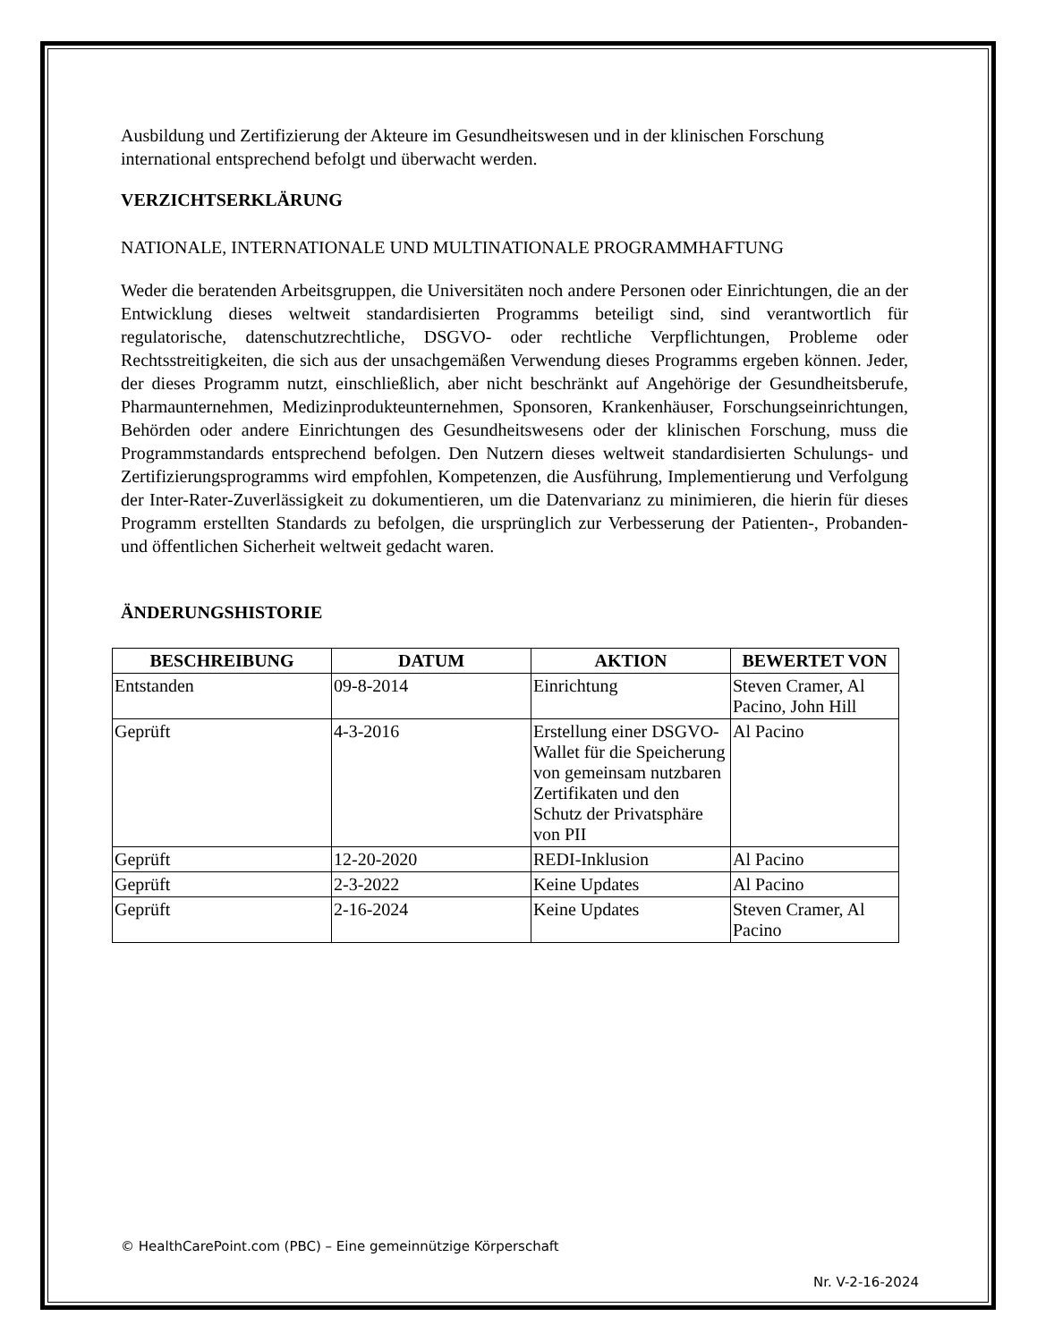Ausbildung und Zertifizierung der Akteure im Gesundheitswesen und in der klinischen Forschung international entsprechend befolgt und überwacht werden.
VERZICHTSERKLÄRUNG
NATIONALE, INTERNATIONALE UND MULTINATIONALE PROGRAMMHAFTUNG
Weder die beratenden Arbeitsgruppen, die Universitäten noch andere Personen oder Einrichtungen, die an der Entwicklung dieses weltweit standardisierten Programms beteiligt sind, sind verantwortlich für regulatorische, datenschutzrechtliche, DSGVO- oder rechtliche Verpflichtungen, Probleme oder Rechtsstreitigkeiten, die sich aus der unsachgemäßen Verwendung dieses Programms ergeben können. Jeder, der dieses Programm nutzt, einschließlich, aber nicht beschränkt auf Angehörige der Gesundheitsberufe, Pharmaunternehmen, Medizinprodukteunternehmen, Sponsoren, Krankenhäuser, Forschungseinrichtungen, Behörden oder andere Einrichtungen des Gesundheitswesens oder der klinischen Forschung, muss die Programmstandards entsprechend befolgen. Den Nutzern dieses weltweit standardisierten Schulungs- und Zertifizierungsprogramms wird empfohlen, Kompetenzen, die Ausführung, Implementierung und Verfolgung der Inter-Rater-Zuverlässigkeit zu dokumentieren, um die Datenvarianz zu minimieren, die hierin für dieses Programm erstellten Standards zu befolgen, die ursprünglich zur Verbesserung der Patienten-, Probanden- und öffentlichen Sicherheit weltweit gedacht waren.
ÄNDERUNGSHISTORIE
| BESCHREIBUNG | DATUM | AKTION | BEWERTET VON |
| --- | --- | --- | --- |
| Entstanden | 09-8-2014 | Einrichtung | Steven Cramer, Al Pacino, John Hill |
| Geprüft | 4-3-2016 | Erstellung einer DSGVO-Wallet für die Speicherung von gemeinsam nutzbaren Zertifikaten und den Schutz der Privatsphäre von PII | Al Pacino |
| Geprüft | 12-20-2020 | REDI-Inklusion | Al Pacino |
| Geprüft | 2-3-2022 | Keine Updates | Al Pacino |
| Geprüft | 2-16-2024 | Keine Updates | Steven Cramer, Al Pacino |
© HealthCarePoint.com (PBC) – Eine gemeinnützige Körperschaft
Nr. V-2-16-2024